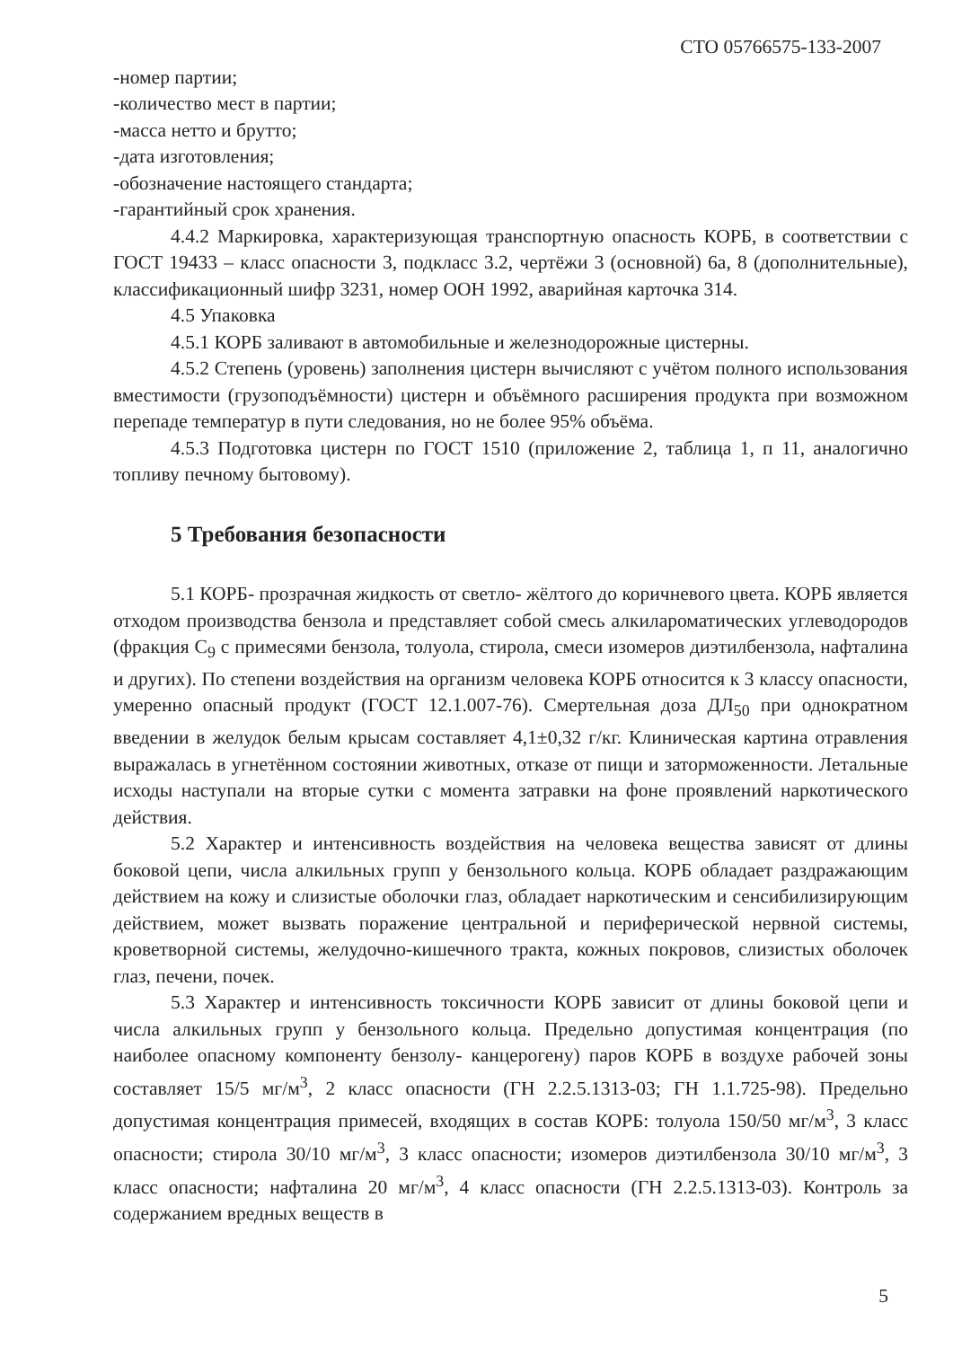СТО 05766575-133-2007
-номер партии;
-количество мест в партии;
-масса нетто и брутто;
-дата изготовления;
-обозначение настоящего стандарта;
-гарантийный срок хранения.
4.4.2 Маркировка, характеризующая транспортную опасность КОРБ, в соответствии с ГОСТ 19433 – класс опасности 3, подкласс 3.2, чертёжи 3 (основной) 6а, 8 (дополнительные), классификационный шифр 3231, номер ООН 1992, аварийная карточка 314.
4.5 Упаковка
4.5.1 КОРБ заливают в автомобильные и железнодорожные цистерны.
4.5.2 Степень (уровень) заполнения цистерн вычисляют с учётом полного использования вместимости (грузоподъёмности) цистерн и объёмного расширения продукта при возможном перепаде температур в пути следования, но не более 95% объёма.
4.5.3 Подготовка цистерн по ГОСТ 1510 (приложение 2, таблица 1, п 11, аналогично топливу печному бытовому).
5 Требования безопасности
5.1 КОРБ- прозрачная жидкость от светло- жёлтого до коричневого цвета. КОРБ является отходом производства бензола и представляет собой смесь алкилароматических углеводородов (фракция С<sub>9</sub> с примесями бензола, толуола, стирола, смеси изомеров диэтилбензола, нафталина и других). По степени воздействия на организм человека КОРБ относится к 3 классу опасности, умеренно опасный продукт (ГОСТ 12.1.007-76). Смертельная доза ДЛ<sub>50</sub> при однократном введении в желудок белым крысам составляет 4,1±0,32 г/кг. Клиническая картина отравления выражалась в угнетённом состоянии животных, отказе от пищи и заторможенности. Летальные исходы наступали на вторые сутки с момента затравки на фоне проявлений наркотического действия.
5.2 Характер и интенсивность воздействия на человека вещества зависят от длины боковой цепи, числа алкильных групп у бензольного кольца. КОРБ обладает раздражающим действием на кожу и слизистые оболочки глаз, обладает наркотическим и сенсибилизирующим действием, может вызвать поражение центральной и периферической нервной системы, кроветворной системы, желудочно-кишечного тракта, кожных покровов, слизистых оболочек глаз, печени, почек.
5.3 Характер и интенсивность токсичности КОРБ зависит от длины боковой цепи и числа алкильных групп у бензольного кольца. Предельно допустимая концентрация (по наиболее опасному компоненту бензолу- канцерогену) паров КОРБ в воздухе рабочей зоны составляет 15/5 мг/м<sup>3</sup>, 2 класс опасности (ГН 2.2.5.1313-03; ГН 1.1.725-98). Предельно допустимая концентрация примесей, входящих в состав КОРБ: толуола 150/50 мг/м<sup>3</sup>, 3 класс опасности; стирола 30/10 мг/м<sup>3</sup>, 3 класс опасности; изомеров диэтилбензола 30/10 мг/м<sup>3</sup>, 3 класс опасности; нафталина 20 мг/м<sup>3</sup>, 4 класс опасности (ГН 2.2.5.1313-03). Контроль за содержанием вредных веществ в
5